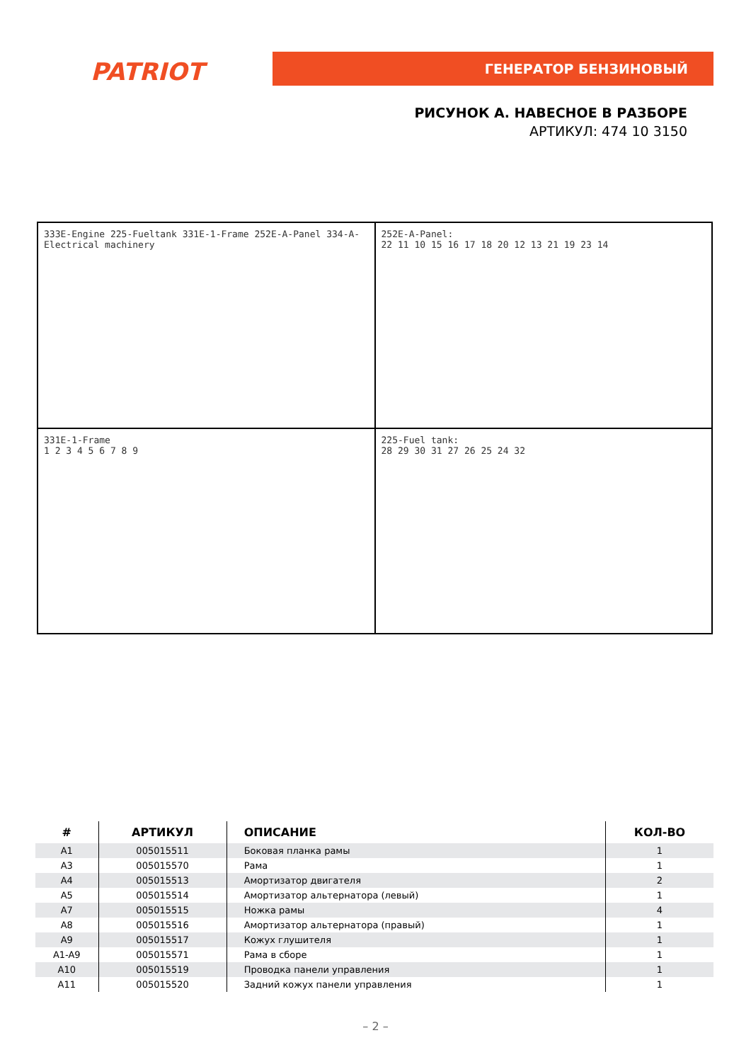PATRIOT ГЕНЕРАТОР БЕНЗИНОВЫЙ
РИСУНОК А. НАВЕСНОЕ В РАЗБОРЕ
АРТИКУЛ: 474 10 3150
333E-Engine 225-Fueltank 331E-1-Frame 252E-A-Panel 334-A-Electrical machinery
252E-A-Panel:
22 11 10 15 16 17 18 20 12 13 21 19 23 14
331E-1-Frame
1 2 3 4 5 6 7 8 9
225-Fuel tank:
28 29 30 31 27 26 25 24 32
| # | АРТИКУЛ | ОПИСАНИЕ | КОЛ-ВО |
| --- | --- | --- | --- |
| A1 | 005015511 | Боковая планка рамы | 1 |
| A3 | 005015570 | Рама | 1 |
| A4 | 005015513 | Амортизатор двигателя | 2 |
| A5 | 005015514 | Амортизатор альтернатора (левый) | 1 |
| A7 | 005015515 | Ножка рамы | 4 |
| A8 | 005015516 | Амортизатор альтернатора (правый) | 1 |
| A9 | 005015517 | Кожух глушителя | 1 |
| A1-A9 | 005015571 | Рама в сборе | 1 |
| A10 | 005015519 | Проводка панели управления | 1 |
| A11 | 005015520 | Задний кожух панели управления | 1 |
– 2 –